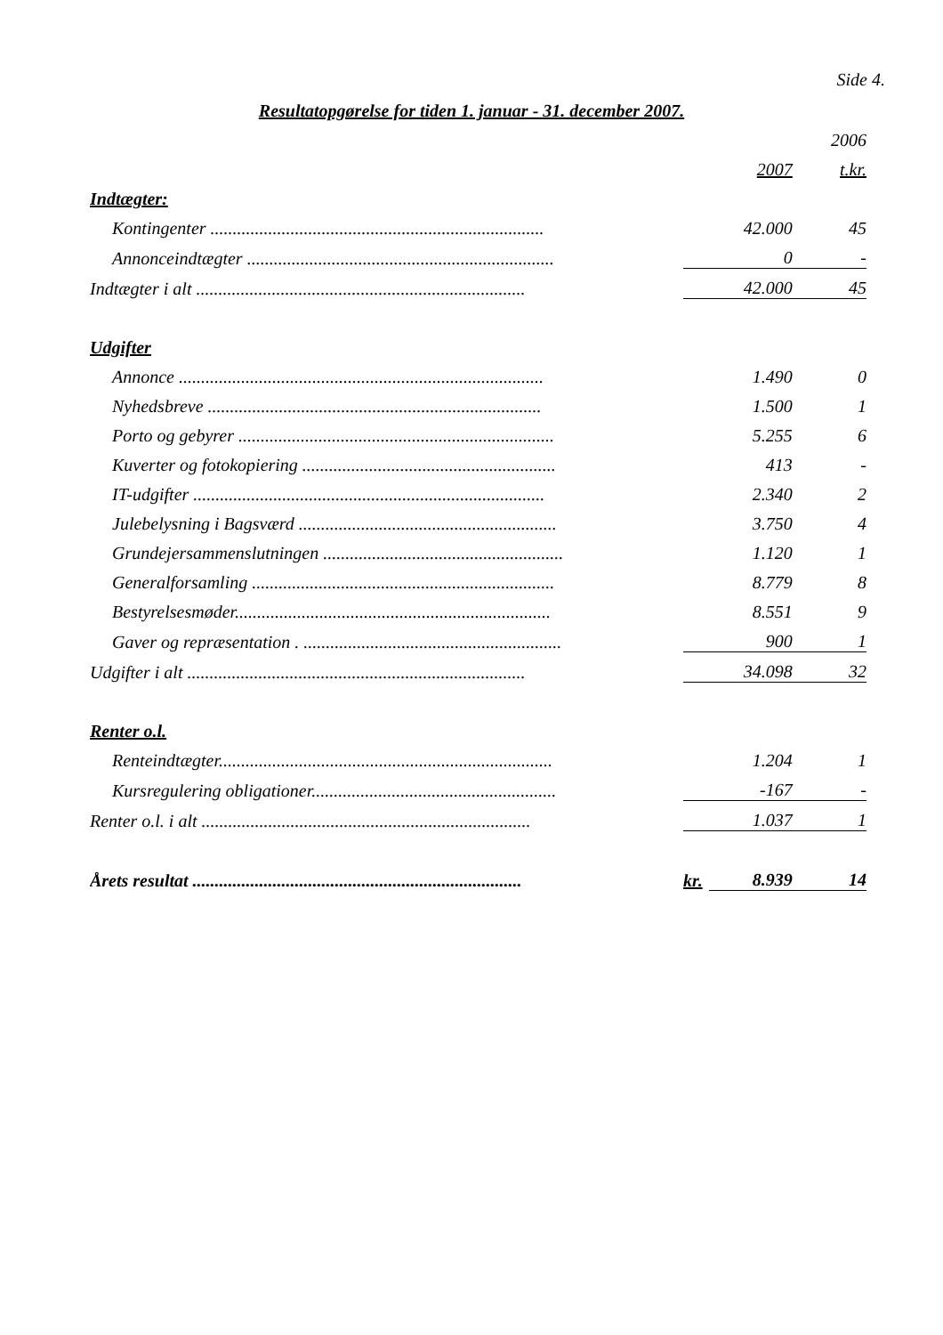Side 4.
Resultatopgørelse for tiden 1. januar - 31. december 2007.
| | | | 2006 |
| | | 2007 | t.kr. |
| Indtægter: | | | |
| Kontingenter ........................................................................... | | 42.000 | 45 |
| Annonceindtægter ..................................................................... | | 0 | - |
| Indtægter i alt .......................................................................... | | 42.000 | 45 |
| Udgifter | | | |
| Annonce .................................................................................. | | 1.490 | 0 |
| Nyhedsbreve ........................................................................... | | 1.500 | 1 |
| Porto og gebyrer ....................................................................... | | 5.255 | 6 |
| Kuverter og fotokopiering ......................................................... | | 413 | - |
| IT-udgifter ............................................................................... | | 2.340 | 2 |
| Julebelysning i Bagsværd .......................................................... | | 3.750 | 4 |
| Grundejersammenslutningen ...................................................... | | 1.120 | 1 |
| Generalforsamling .................................................................... | | 8.779 | 8 |
| Bestyrelsesmøder....................................................................... | | 8.551 | 9 |
| Gaver og repræsentation . .......................................................... | | 900 | 1 |
| Udgifter i alt ............................................................................ | | 34.098 | 32 |
| Renter o.l. | | | |
| Renteindtægter........................................................................... | | 1.204 | 1 |
| Kursregulering obligationer....................................................... | | -167 | - |
| Renter o.l. i alt .......................................................................... | | 1.037 | 1 |
| Årets resultat .......................................................................... | kr. | 8.939 | 14 |